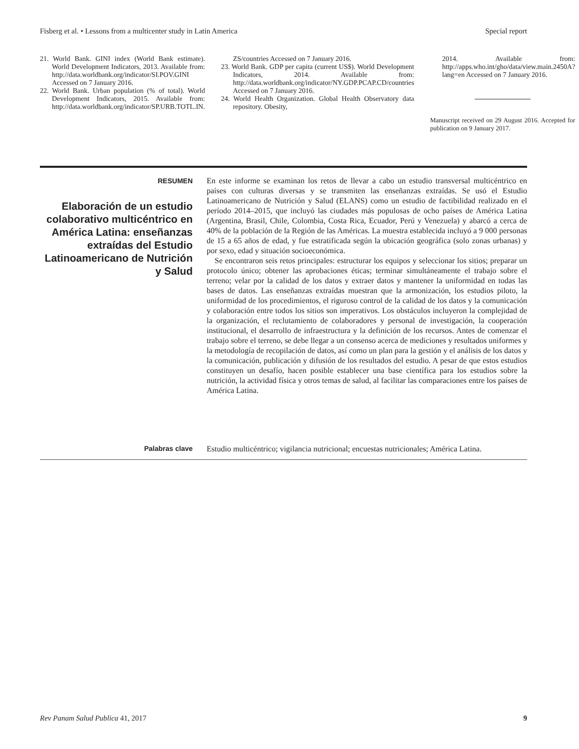Fisberg et al. • Lessons from a multicenter study in Latin America Special report
21. World Bank. GINI index (World Bank estimate). World Development Indicators, 2013. Available from: http://data.worldbank.org/indicator/SI.POV.GINI Accessed on 7 January 2016.
22. World Bank. Urban population (% of total). World Development Indicators, 2015. Available from: http://data.worldbank.org/indicator/SP.URB.TOTL.IN.
ZS/countries Accessed on 7 January 2016.
23. World Bank. GDP per capita (current US$). World Development Indicators, 2014. Available from: http://data.worldbank.org/indicator/NY.GDP.PCAP.CD/countries Accessed on 7 January 2016.
24. World Health Organization. Global Health Observatory data repository. Obesity,
2014. Available from: http://apps.who.int/gho/data/view.main.2450A?lang=en Accessed on 7 January 2016.
Manuscript received on 29 August 2016. Accepted for publication on 9 January 2017.
RESUMEN
Elaboración de un estudio colaborativo multicéntrico en América Latina: enseñanzas extraídas del Estudio Latinoamericano de Nutrición y Salud
En este informe se examinan los retos de llevar a cabo un estudio transversal multicéntrico en países con culturas diversas y se transmiten las enseñanzas extraídas. Se usó el Estudio Latinoamericano de Nutrición y Salud (ELANS) como un estudio de factibilidad realizado en el período 2014–2015, que incluyó las ciudades más populosas de ocho países de América Latina (Argentina, Brasil, Chile, Colombia, Costa Rica, Ecuador, Perú y Venezuela) y abarcó a cerca de 40% de la población de la Región de las Américas. La muestra establecida incluyó a 9 000 personas de 15 a 65 años de edad, y fue estratificada según la ubicación geográfica (solo zonas urbanas) y por sexo, edad y situación socioeconómica.
Se encontraron seis retos principales: estructurar los equipos y seleccionar los sitios; preparar un protocolo único; obtener las aprobaciones éticas; terminar simultáneamente el trabajo sobre el terreno; velar por la calidad de los datos y extraer datos y mantener la uniformidad en todas las bases de datos. Las enseñanzas extraídas muestran que la armonización, los estudios piloto, la uniformidad de los procedimientos, el riguroso control de la calidad de los datos y la comunicación y colaboración entre todos los sitios son imperativos. Los obstáculos incluyeron la complejidad de la organización, el reclutamiento de colaboradores y personal de investigación, la cooperación institucional, el desarrollo de infraestructura y la definición de los recursos. Antes de comenzar el trabajo sobre el terreno, se debe llegar a un consenso acerca de mediciones y resultados uniformes y la metodología de recopilación de datos, así como un plan para la gestión y el análisis de los datos y la comunicación, publicación y difusión de los resultados del estudio. A pesar de que estos estudios constituyen un desafío, hacen posible establecer una base científica para los estudios sobre la nutrición, la actividad física y otros temas de salud, al facilitar las comparaciones entre los países de América Latina.
Palabras clave Estudio multicéntrico; vigilancia nutricional; encuestas nutricionales; América Latina.
Rev Panam Salud Publica 41, 2017 9